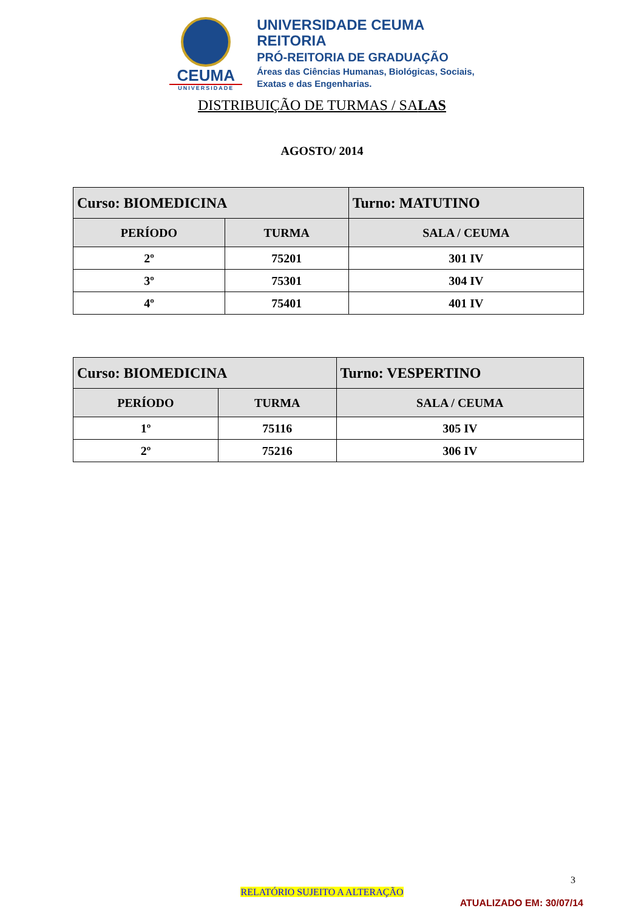CEUMA
UNIVERSIDADE
UNIVERSIDADE CEUMA
REITORIA
PRÓ-REITORIA DE GRADUAÇÃO
Áreas das Ciências Humanas, Biológicas, Sociais,
Exatas e das Engenharias.
DISTRIBUIÇÃO DE TURMAS / SALAS
AGOSTO/ 2014
| Curso: BIOMEDICINA | | Turno: MATUTINO |
| PERÍODO | TURMA | SALA / CEUMA |
| 2º | 75201 | 301 IV |
| 3º | 75301 | 304 IV |
| 4º | 75401 | 401 IV |
| Curso: BIOMEDICINA | | Turno: VESPERTINO |
| PERÍODO | TURMA | SALA / CEUMA |
| 1º | 75116 | 305 IV |
| 2º | 75216 | 306 IV |
3
RELATÓRIO SUJEITO A ALTERAÇÃO
ATUALIZADO EM: 30/07/14